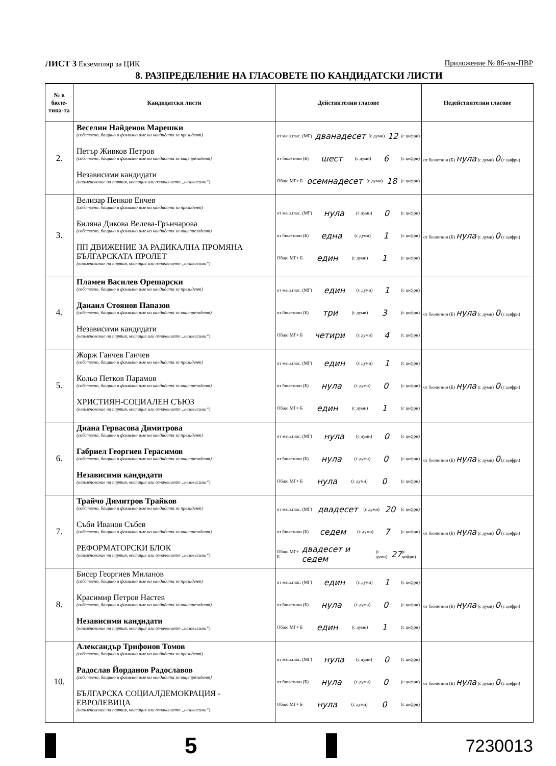ЛИСТ 3 Екземпляр за ЦИК Приложение № 86-хм-ПВР
8. РАЗПРЕДЕЛЕНИЕ НА ГЛАСОВЕТЕ ПО КАНДИДАТСКИ ЛИСТИ
| № в бюле-тина-та | Кандидатски листи | Действителни гласове | Недействителни гласове |
| --- | --- | --- | --- |
| 2. | Веселин Найденов Марешки (собствено, бащино и фамилно име на кандидата за президент) Петър Живков Петров (собствено, бащино и фамилно име на кандидата за вицепрезидент) Независими кандидати (наименование на партия, коалиция или означението „независими“) | от маш.глас. (МГ) дванадесет (с думи) 12 (с цифри) от бюлетини (Б) шест (с думи) 6 (с цифри) Общо МГ+ Б осемнадесет (с думи) 18 (с цифри) | от бюлетини (Б) нула (с думи) 0 (с цифри) |
| 3. | Велизар Пенков Енчев (собствено, бащино и фамилно име на кандидата за президент) Биляна Дикова Велева-Грънчарова (собствено, бащино и фамилно име на кандидата за вицепрезидент) ПП ДВИЖЕНИЕ ЗА РАДИКАЛНА ПРОМЯНА БЪЛГАРСКАТА ПРОЛЕТ (наименование на партия, коалиция или означението „независими“) | от маш.глас. (МГ) нула (с думи) 0 (с цифри) от бюлетини (Б) една (с думи) 1 (с цифри) Общо МГ+ Б един (с думи) 1 (с цифри) | от бюлетини (Б) нула (с думи) 0 (с цифри) |
| 4. | Пламен Василев Орешарски (собствено, бащино и фамилно име на кандидата за президент) Данаил Стоянов Папазов (собствено, бащино и фамилно име на кандидата за вицепрезидент) Независими кандидати (наименование на партия, коалиция или означението „независими“) | от маш.глас. (МГ) един (с думи) 1 (с цифри) от бюлетини (Б) три (с думи) 3 (с цифри) Общо МГ+ Б четири (с думи) 4 (с цифри) | от бюлетини (Б) нула (с думи) 0 (с цифри) |
| 5. | Жорж Ганчев Ганчев (собствено, бащино и фамилно име на кандидата за президент) Кольо Петков Парамов (собствено, бащино и фамилно име на кандидата за вицепрезидент) ХРИСТИЯН-СОЦИАЛЕН СЪЮЗ (наименование на партия, коалиция или означението „независими“) | от маш.глас. (МГ) един (с думи) 1 (с цифри) от бюлетини (Б) нула (с думи) 0 (с цифри) Общо МГ+ Б един (с думи) 1 (с цифри) | от бюлетини (Б) нула (с думи) 0 (с цифри) |
| 6. | Диана Гервасова Димитрова (собствено, бащино и фамилно име на кандидата за президент) Габриел Георгиев Герасимов (собствено, бащино и фамилно име на кандидата за вицепрезидент) Независими кандидати (наименование на партия, коалиция или означението „независими“) | от маш.глас. (МГ) нула (с думи) 0 (с цифри) от бюлетини (Б) нула (с думи) 0 (с цифри) Общо МГ+ Б нула (с думи) 0 (с цифри) | от бюлетини (Б) нула (с думи) 0 (с цифри) |
| 7. | Трайчо Димитров Трайков (собствено, бащино и фамилно име на кандидата за президент) Съби Иванов Събев (собствено, бащино и фамилно име на кандидата за вицепрезидент) РЕФОРМАТОРСКИ БЛОК (наименование на партия, коалиция или означението „независими“) | от маш.глас. (МГ) двадесет (с думи) 20 (с цифри) от бюлетини (Б) седем (с думи) 7 (с цифри) Общо МГ+ Б двадесет и седем (с думи) 27 (с цифри) | от бюлетини (Б) нула (с думи) 0 (с цифри) |
| 8. | Бисер Георгиев Миланов (собствено, бащино и фамилно име на кандидата за президент) Красимир Петров Настев (собствено, бащино и фамилно име на кандидата за вицепрезидент) Независими кандидати (наименование на партия, коалиция или означението „независими“) | от маш.глас. (МГ) един (с думи) 1 (с цифри) от бюлетини (Б) нула (с думи) 0 (с цифри) Общо МГ+ Б един (с думи) 1 (с цифри) | от бюлетини (Б) нула (с думи) 0 (с цифри) |
| 10. | Александър Трифонов Томов (собствено, бащино и фамилно име на кандидата за президент) Радослав Йорданов Радославов (собствено, бащино и фамилно име на кандидата за вицепрезидент) БЪЛГАРСКА СОЦИАЛДЕМОКРАЦИЯ - ЕВРОЛЕВИЦА (наименование на партия, коалиция или означението „независими“) | от маш.глас. (МГ) нула (с думи) 0 (с цифри) от бюлетини (Б) нула (с думи) 0 (с цифри) Общо МГ+ Б нула (с думи) 0 (с цифри) | от бюлетини (Б) нула (с думи) 0 (с цифри) |
5
7230013